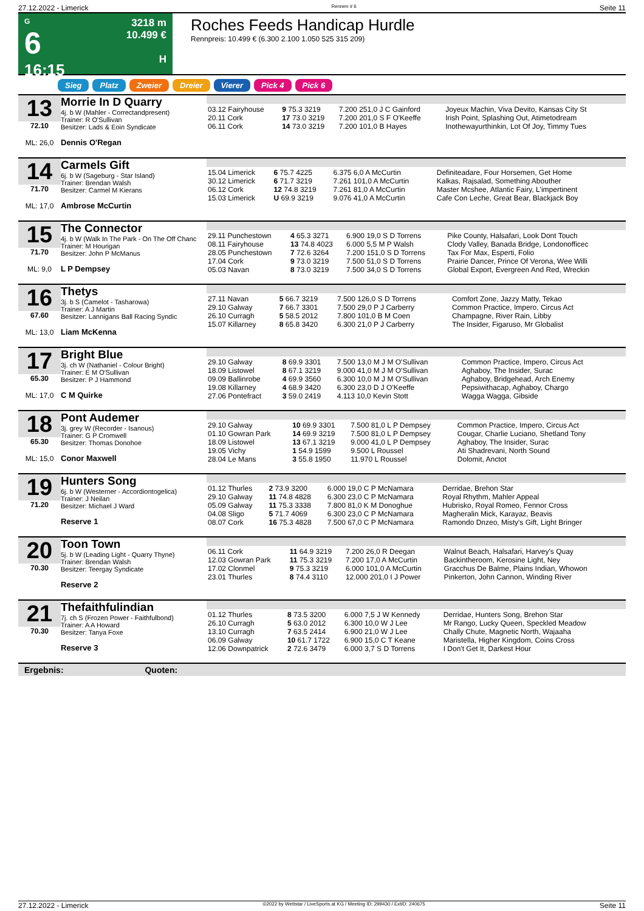27.12.2022 - Limerick Rennen # 6 Seite 11
G
6
16:15
3218 m
10.499 €
H
Roches Feeds Handicap Hurdle
Rennpreis: 10.499 € (6.300 2.100 1.050 525 315 209)
Sieg Platz Zweier Dreier Vierer Pick 4 Pick 6
13
72.10
ML: 26,0
Morrie In D Quarry
4j. b W (Mahler - Correctandpresent)
Trainer: R O'Sullivan
Besitzer: Lads & Eoin Syndicate
Dennis O'Regan
| 03.12 Fairyhouse | 9 75.3 3219 | 7.200 251,0 J C Gainford | Joyeux Machin, Viva Devito, Kansas City St |
| 20.11 Cork | 17 73.0 3219 | 7.200 201,0 S F O'Keeffe | Irish Point, Splashing Out, Atimetodream |
| 06.11 Cork | 14 73.0 3219 | 7.200 101,0 B Hayes | Inothewayurthinkin, Lot Of Joy, Timmy Tues |
14
71.70
ML: 17,0
Carmels Gift
6j. b W (Sageburg - Star Island)
Trainer: Brendan Walsh
Besitzer: Carmel M Kierans
Ambrose McCurtin
| 15.04 Limerick | 6 75.7 4225 | 6.375 6,0 A McCurtin | Definiteadare, Four Horsemen, Get Home |
| 30.12 Limerick | 6 71.7 3219 | 7.261 101,0 A McCurtin | Kalkas, Rajsalad, Something Abouther |
| 06.12 Cork | 12 74.8 3219 | 7.261 81,0 A McCurtin | Master Mcshee, Atlantic Fairy, L'impertinent |
| 15.03 Limerick | U 69.9 3219 | 9.076 41,0 A McCurtin | Cafe Con Leche, Great Bear, Blackjack Boy |
15
71.70
ML: 9,0
The Connector
4j. b W (Walk In The Park - On The Off Chanc
Trainer: M Hourigan
Besitzer: John P McManus
L P Dempsey
| 29.11 Punchestown | 4 65.3 3271 | 6.900 19,0 S D Torrens | Pike County, Halsafari, Look Dont Touch |
| 08.11 Fairyhouse | 13 74.8 4023 | 6.000 5,5 M P Walsh | Clody Valley, Banada Bridge, Londonofficec |
| 28.05 Punchestown | 7 72.6 3264 | 7.200 151,0 S D Torrens | Tax For Max, Esperti, Folio |
| 17.04 Cork | 9 73.0 3219 | 7.500 51,0 S D Torrens | Prairie Dancer, Prince Of Verona, Wee Willi |
| 05.03 Navan | 8 73.0 3219 | 7.500 34,0 S D Torrens | Global Export, Evergreen And Red, Wreckin |
16
67.60
ML: 13,0
Thetys
3j. b S (Camelot - Tasharowa)
Trainer: A J Martin
Besitzer: Lannigans Ball Racing Syndic
Liam McKenna
| 27.11 Navan | 5 66.7 3219 | 7.500 126,0 S D Torrens | Comfort Zone, Jazzy Matty, Tekao |
| 29.10 Galway | 7 66.7 3301 | 7.500 29,0 P J Carberry | Common Practice, Impero, Circus Act |
| 26.10 Curragh | 5 58.5 2012 | 7.800 101,0 B M Coen | Champagne, River Rain, Libby |
| 15.07 Killarney | 8 65.8 3420 | 6.300 21,0 P J Carberry | The Insider, Figaruso, Mr Globalist |
17
65.30
ML: 17,0
Bright Blue
3j. ch W (Nathaniel - Colour Bright)
Trainer: E M O'Sullivan
Besitzer: P J Hammond
C M Quirke
| 29.10 Galway | 8 69.9 3301 | 7.500 13,0 M J M O'Sullivan | Common Practice, Impero, Circus Act |
| 18.09 Listowel | 8 67.1 3219 | 9.000 41,0 M J M O'Sullivan | Aghaboy, The Insider, Surac |
| 09.09 Ballinrobe | 4 69.9 3560 | 6.300 10,0 M J M O'Sullivan | Aghaboy, Bridgehead, Arch Enemy |
| 19.08 Killarney | 4 68.9 3420 | 6.300 23,0 D J O'Keeffe | Pepsiwithacap, Aghaboy, Chargo |
| 27.06 Pontefract | 3 59.0 2419 | 4.113 10,0 Kevin Stott | Wagga Wagga, Gibside |
18
65.30
ML: 15,0
Pont Audemer
3j. grey W (Recorder - Isanous)
Trainer: G P Cromwell
Besitzer: Thomas Donohoe
Conor Maxwell
| 29.10 Galway | 10 69.9 3301 | 7.500 81,0 L P Dempsey | Common Practice, Impero, Circus Act |
| 01.10 Gowran Park | 14 69.9 3219 | 7.500 81,0 L P Dempsey | Cougar, Charlie Luciano, Shetland Tony |
| 18.09 Listowel | 13 67.1 3219 | 9.000 41,0 L P Dempsey | Aghaboy, The Insider, Surac |
| 19.05 Vichy | 1 54.9 1599 | 9.500 L Roussel | Ati Shadrevani, North Sound |
| 28.04 Le Mans | 3 55.8 1950 | 11.970 L Roussel | Dolomit, Anctot |
19
71.20
Hunters Song
6j. b W (Westerner - Accordiontogelica)
Trainer: J Neilan
Besitzer: Michael J Ward
Reserve 1
| 01.12 Thurles | 2 73.9 3200 | 6.000 19,0 C P McNamara | Derridae, Brehon Star |
| 29.10 Galway | 11 74.8 4828 | 6.300 23,0 C P McNamara | Royal Rhythm, Mahler Appeal |
| 05.09 Galway | 11 75.3 3338 | 7.800 81,0 K M Donoghue | Hubrisko, Royal Romeo, Fennor Cross |
| 04.08 Sligo | 5 71.7 4069 | 6.300 23,0 C P McNamara | Magheralin Mick, Karayaz, Beavis |
| 08.07 Cork | 16 75.3 4828 | 7.500 67,0 C P McNamara | Ramondo Dnzeo, Misty's Gift, Light Bringer |
20
70.30
Toon Town
5j. b W (Leading Light - Quarry Thyne)
Trainer: Brendan Walsh
Besitzer: Teergay Syndicate
Reserve 2
| 06.11 Cork | 11 64.9 3219 | 7.200 26,0 R Deegan | Walnut Beach, Halsafari, Harvey's Quay |
| 12.03 Gowran Park | 11 75.3 3219 | 7.200 17,0 A McCurtin | Backintheroom, Kerosine Light, Ney |
| 17.02 Clonmel | 9 75.3 3219 | 6.000 101,0 A McCurtin | Gracchus De Balme, Plains Indian, Whowon |
| 23.01 Thurles | 8 74.4 3110 | 12.000 201,0 I J Power | Pinkerton, John Cannon, Winding River |
21
70.30
Thefaithfulindian
7j. ch S (Frozen Power - Faithfulbond)
Trainer: A A Howard
Besitzer: Tanya Foxe
Reserve 3
| 01.12 Thurles | 8 73.5 3200 | 6.000 7,5 J W Kennedy | Derridae, Hunters Song, Brehon Star |
| 26.10 Curragh | 5 63.0 2012 | 6.300 10,0 W J Lee | Mr Rango, Lucky Queen, Speckled Meadow |
| 13.10 Curragh | 7 63.5 2414 | 6.900 21,0 W J Lee | Chally Chute, Magnetic North, Wajaaha |
| 06.09 Galway | 10 61.7 1722 | 6.900 15,0 C T Keane | Maristella, Higher Kingdom, Coins Cross |
| 12.06 Downpatrick | 2 72.6 3479 | 6.000 3,7 S D Torrens | I Don't Get It, Darkest Hour |
Ergebnis: Quoten:
27.12.2022 - Limerick ©2022 by Wettstar / LiveSports.at KG / Meeting ID: 299430 / ExtID: 240675 Seite 11